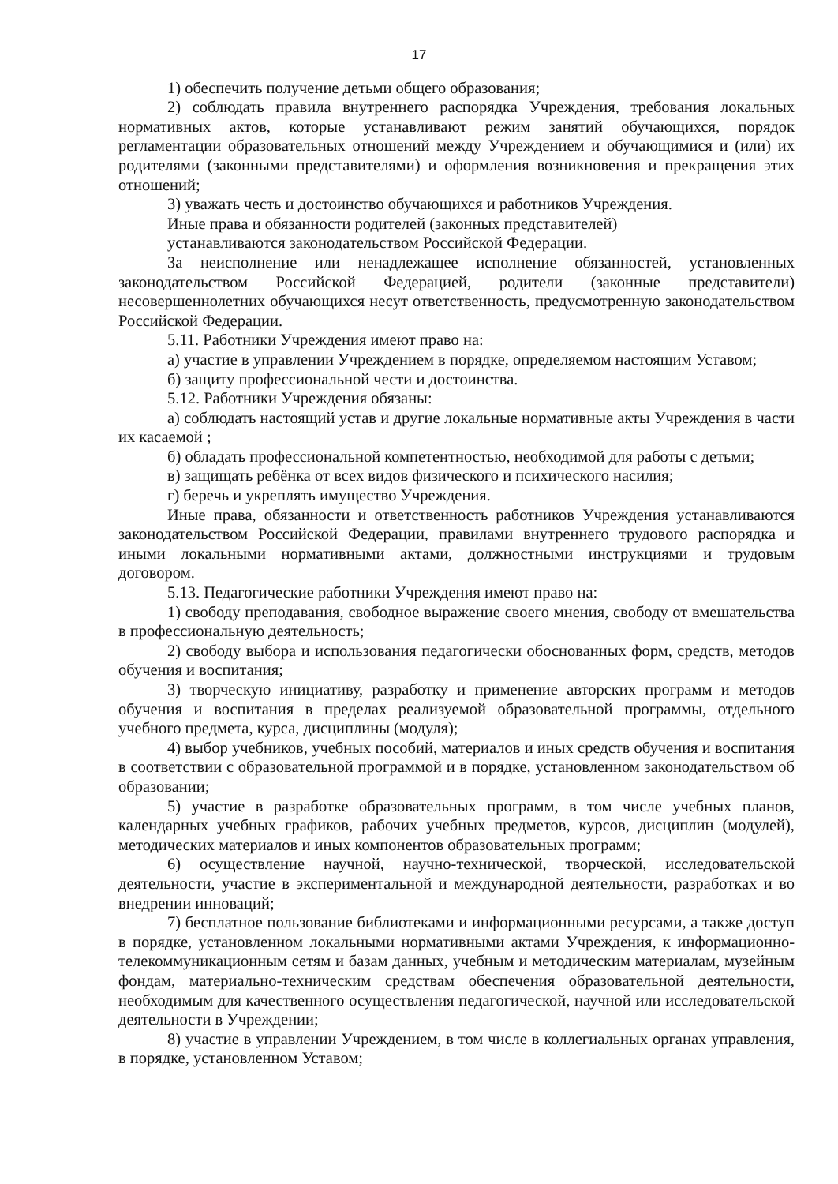17
1) обеспечить получение детьми общего образования;
2) соблюдать правила внутреннего распорядка Учреждения, требования локальных нормативных актов, которые устанавливают режим занятий обучающихся, порядок регламентации образовательных отношений между Учреждением и обучающимися и (или) их родителями (законными представителями) и оформления возникновения и прекращения этих отношений;
3) уважать честь и достоинство обучающихся и работников Учреждения.
Иные права и обязанности родителей (законных представителей)
устанавливаются законодательством Российской Федерации.
За неисполнение или ненадлежащее исполнение обязанностей, установленных законодательством Российской Федерацией, родители (законные представители) несовершеннолетних обучающихся несут ответственность, предусмотренную законодательством Российской Федерации.
5.11. Работники Учреждения имеют право на:
а) участие в управлении Учреждением в порядке, определяемом настоящим Уставом;
б) защиту профессиональной чести и достоинства.
5.12. Работники Учреждения обязаны:
а) соблюдать настоящий устав и другие локальные нормативные акты Учреждения в части их касаемой ;
б) обладать профессиональной компетентностью, необходимой для работы с детьми;
в) защищать ребёнка от всех видов физического и психического насилия;
г) беречь и укреплять имущество Учреждения.
Иные права, обязанности и ответственность работников Учреждения устанавливаются законодательством Российской Федерации, правилами внутреннего трудового распорядка и иными локальными нормативными актами, должностными инструкциями и трудовым договором.
5.13. Педагогические работники Учреждения имеют право на:
1) свободу преподавания, свободное выражение своего мнения, свободу от вмешательства в профессиональную деятельность;
2) свободу выбора и использования педагогически обоснованных форм, средств, методов обучения и воспитания;
3) творческую инициативу, разработку и применение авторских программ и методов обучения и воспитания в пределах реализуемой образовательной программы, отдельного учебного предмета, курса, дисциплины (модуля);
4) выбор учебников, учебных пособий, материалов и иных средств обучения и воспитания в соответствии с образовательной программой и в порядке, установленном законодательством об образовании;
5) участие в разработке образовательных программ, в том числе учебных планов, календарных учебных графиков, рабочих учебных предметов, курсов, дисциплин (модулей), методических материалов и иных компонентов образовательных программ;
6) осуществление научной, научно-технической, творческой, исследовательской деятельности, участие в экспериментальной и международной деятельности, разработках и во внедрении инноваций;
7) бесплатное пользование библиотеками и информационными ресурсами, а также доступ в порядке, установленном локальными нормативными актами Учреждения, к информационно-телекоммуникационным сетям и базам данных, учебным и методическим материалам, музейным фондам, материально-техническим средствам обеспечения образовательной деятельности, необходимым для качественного осуществления педагогической, научной или исследовательской деятельности в Учреждении;
8) участие в управлении Учреждением, в том числе в коллегиальных органах управления, в порядке, установленном Уставом;